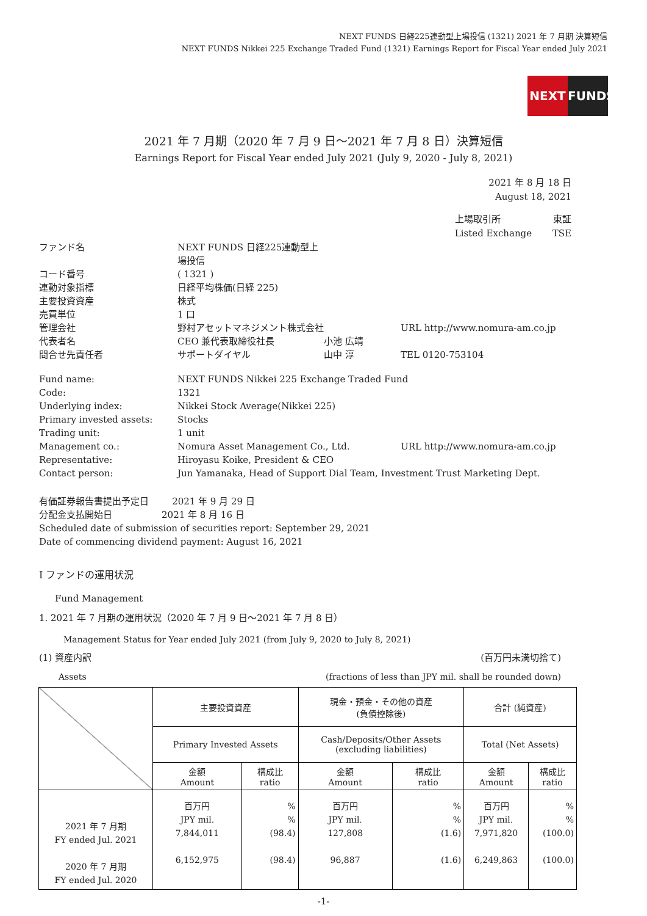NEXT FUNDS 日経225連動型上場投信 (1321) 2021 年 7 月期 決算短信
NEXT FUNDS Nikkei 225 Exchange Traded Fund (1321) Earnings Report for Fiscal Year ended July 2021
NEXT FUNDS
2021 年 7 月期（2020 年 7 月 9 日～2021 年 7 月 8 日）決算短信
Earnings Report for Fiscal Year ended July 2021 (July 9, 2020 - July 8, 2021)
2021 年 8 月 18 日
August 18, 2021
上場取引所
Listed Exchange
東証
TSE
| ファンド名 | NEXT FUNDS 日経225連動型上場投信 | | |
| コード番号 | ( 1321 ) | | |
| 連動対象指標 | 日経平均株価(日経 225) | | |
| 主要投資資産 | 株式 | | |
| 売買単位 | 1 口 | | |
| 管理会社 | 野村アセットマネジメント株式会社 | | URL http://www.nomura-am.co.jp |
| 代表者名 | CEO 兼代表取締役社長 | 小池 広靖 | |
| 問合せ先責任者 | サポートダイヤル | 山中 淳 | TEL 0120-753104 |
| Fund name: | NEXT FUNDS Nikkei 225 Exchange Traded Fund | | |
| Code: | 1321 | | |
| Underlying index: | Nikkei Stock Average(Nikkei 225) | | |
| Primary invested assets: | Stocks | | |
| Trading unit: | 1 unit | | |
| Management co.: | Nomura Asset Management Co., Ltd. | | URL http://www.nomura-am.co.jp |
| Representative: | Hiroyasu Koike, President & CEO | | |
| Contact person: | Jun Yamanaka, Head of Support Dial Team, Investment Trust Marketing Dept. | | |
有価証券報告書提出予定日 2021 年 9 月 29 日
分配金支払開始日 2021 年 8 月 16 日
Scheduled date of submission of securities report: September 29, 2021
Date of commencing dividend payment: August 16, 2021
Ⅰ ファンドの運用状況
Fund Management
1. 2021 年 7 月期の運用状況（2020 年 7 月 9 日～2021 年 7 月 8 日）
Management Status for Year ended July 2021 (from July 9, 2020 to July 8, 2021)
(1) 資産内訳 (百万円未満切捨て)
Assets (fractions of less than JPY mil. shall be rounded down)
| | 主要投資資産 | | 現金・預金・その他の資産 (負債控除後) | | 合計 (純資産) | |
| | Primary Invested Assets | | Cash/Deposits/Other Assets (excluding liabilities) | | Total (Net Assets) | |
| | 金額 Amount | 構成比 ratio | 金額 Amount | 構成比 ratio | 金額 Amount | 構成比 ratio |
| 2021 年 7 月期 FY ended Jul. 2021 2020 年 7 月期 FY ended Jul. 2020 | 百万円 JPY mil. 7,844,011 6,152,975 | % % (98.4) (98.4) | 百万円 JPY mil. 127,808 96,887 | % % (1.6) (1.6) | 百万円 JPY mil. 7,971,820 6,249,863 | % % (100.0) (100.0) |
-1-